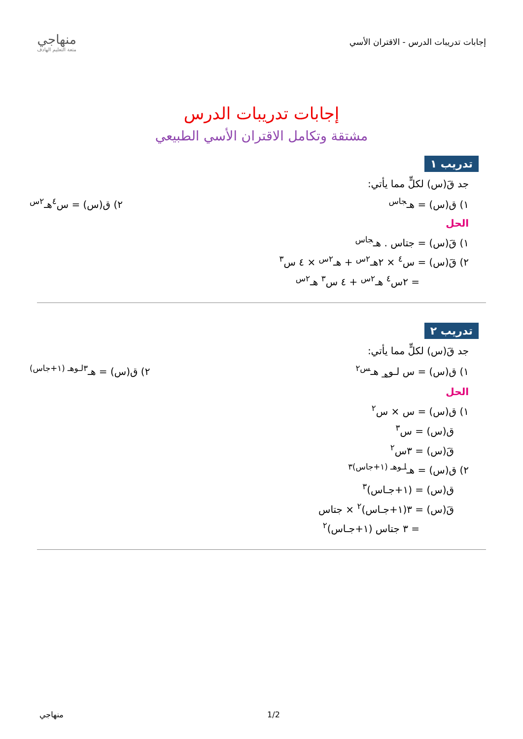إجابات تدريبات الدرس - الاقتران الأسي
منهاجي
متعة التعليم الهادف
إجابات تدريبات الدرس
مشتقة وتكامل الاقتران الأسي الطبيعي
تدريب ١
جد قَ(س) لكلٍّ مما يأتي:
١) ق(س) = هـ<sup>جاس</sup> ٢) ق(س) = س<sup>٤</sup>هـ<sup>٢س</sup>
الحل
١) قَ(س) = جتاس . هـ<sup>جاس</sup>
٢) قَ(س) = س<sup>٤</sup> × ٢هـ<sup>٢س</sup> + هـ<sup>٢س</sup> × ٤ س<sup>٣</sup>
= ٢س<sup>٤</sup> هـ<sup>٢س</sup> + ٤ س<sup>٣</sup> هـ<sup>٢س</sup>
تدريب ٢
جد قَ(س) لكلٍّ مما يأتي:
١) ق(س) = س لـو<sub>هـ</sub> هـ<sup>س٢</sup> ٢) ق(س) = هـ<sup>٣لـوهـ (١+جاس)</sup>
الحل
١) ق(س) = س × س<sup>٢</sup>
ق(س) = س<sup>٣</sup>
قَ(س) = ٣س<sup>٢</sup>
٢) ق(س) = هـ<sup>لـوهـ (١+جاس)٣</sup>
ق(س) = (١+جـاس)<sup>٣</sup>
قَ(س) = ٣(١+جـاس)<sup>٢</sup> × جتاس
= ٣ جتاس (١+جـاس)<sup>٢</sup>
منهاجي 1/2